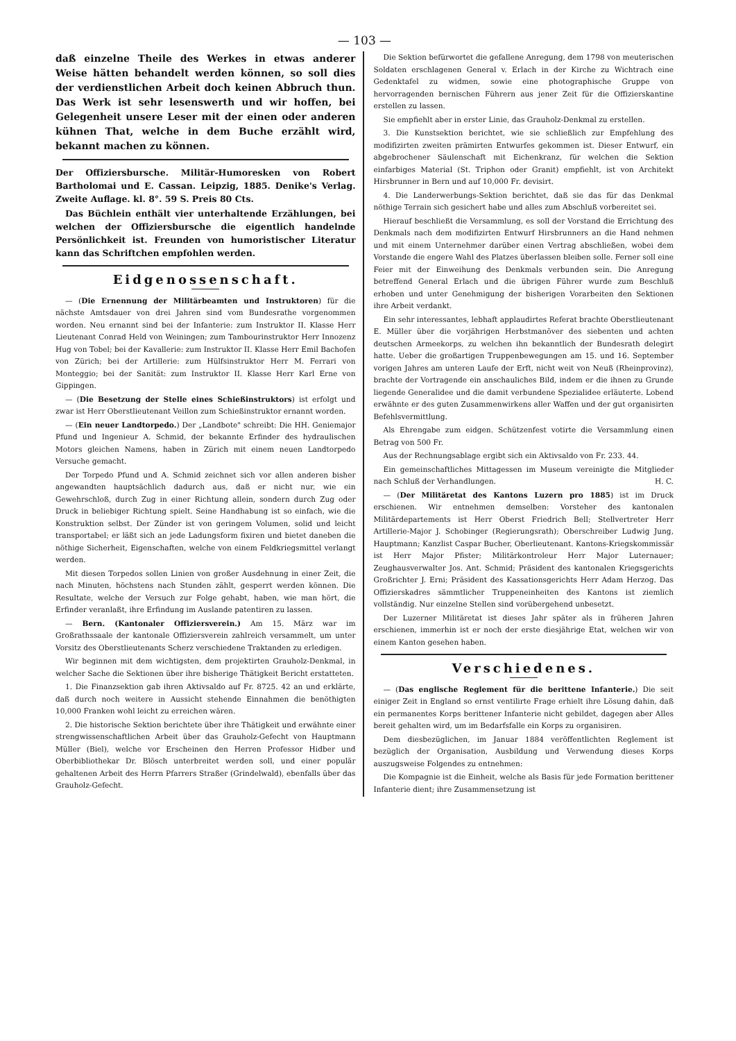— 103 —
daß einzelne Theile des Werkes in etwas anderer Weise hätten behandelt werden können, so soll dies der verdienstlichen Arbeit doch keinen Abbruch thun. Das Werk ist sehr lesenswerth und wir hoffen, bei Gelegenheit unsere Leser mit der einen oder anderen kühnen That, welche in dem Buche erzählt wird, bekannt machen zu können.
Der Offiziersbursche. Militär-Humoresken von Robert Bartholomai und E. Cassan. Leipzig, 1885. Denike's Verlag. Zweite Auflage. kl. 8°. 59 S. Preis 80 Cts.
Das Büchlein enthält vier unterhaltende Erzählungen, bei welchen der Offiziersbursche die eigentlich handelnde Persönlichkeit ist. Freunden von humoristischer Literatur kann das Schriftchen empfohlen werden.
Eidgenossenschaft.
— (Die Ernennung der Militärbeamten und Instruktoren) für die nächste Amtsdauer von drei Jahren sind vom Bundesrathe vorgenommen worden. Neu ernannt sind bei der Infanterie: zum Instruktor II. Klasse Herr Lieutenant Conrad Held von Weiningen; zum Tambourinstruktor Herr Innozenz Hug von Tobel; bei der Kavallerie: zum Instruktor II. Klasse Herr Emil Bachofen von Zürich; bei der Artillerie: zum Hülfsinstruktor Herr M. Ferrari von Monteggio; bei der Sanität: zum Instruktor II. Klasse Herr Karl Erne von Gippingen.
— (Die Besetzung der Stelle eines Schießinstruktors) ist erfolgt und zwar ist Herr Oberstlieutenant Veillon zum Schießinstruktor ernannt worden.
— (Ein neuer Landtorpedo.) Der „Landbote" schreibt: Die HH. Geniemajor Pfund und Ingenieur A. Schmid, der bekannte Erfinder des hydraulischen Motors gleichen Namens, haben in Zürich mit einem neuen Landtorpedo Versuche gemacht.
Der Torpedo Pfund und A. Schmid zeichnet sich vor allen anderen bisher angewandten hauptsächlich dadurch aus, daß er nicht nur, wie ein Gewehrschloß, durch Zug in einer Richtung allein, sondern durch Zug oder Druck in beliebiger Richtung spielt. Seine Handhabung ist so einfach, wie die Konstruktion selbst. Der Zünder ist von geringem Volumen, solid und leicht transportabel; er läßt sich an jede Ladungsform fixiren und bietet daneben die nöthige Sicherheit, Eigenschaften, welche von einem Feldkriegsmittel verlangt werden.
Mit diesen Torpedos sollen Linien von großer Ausdehnung in einer Zeit, die nach Minuten, höchstens nach Stunden zählt, gesperrt werden können. Die Resultate, welche der Versuch zur Folge gehabt, haben, wie man hört, die Erfinder veranlaßt, ihre Erfindung im Auslande patentiren zu lassen.
— Bern. (Kantonaler Offiziersverein.) Am 15. März war im Großrathssaale der kantonale Offiziersverein zahlreich versammelt, um unter Vorsitz des Oberstlieutenants Scherz verschiedene Traktanden zu erledigen.
Wir beginnen mit dem wichtigsten, dem projektirten Grauholz-Denkmal, in welcher Sache die Sektionen über ihre bisherige Thätigkeit Bericht erstatteten.
1. Die Finanzsektion gab ihren Aktivsaldo auf Fr. 8725. 42 an und erklärte, daß durch noch weitere in Aussicht stehende Einnahmen die benöthigten 10,000 Franken wohl leicht zu erreichen wären.
2. Die historische Sektion berichtete über ihre Thätigkeit und erwähnte einer strengwissenschaftlichen Arbeit über das Grauholz-Gefecht von Hauptmann Müller (Biel), welche vor Erscheinen den Herren Professor Hidber und Oberbibliothekar Dr. Blösch unterbreitet werden soll, und einer populär gehaltenen Arbeit des Herrn Pfarrers Straßer (Grindelwald), ebenfalls über das Grauholz-Gefecht.
Die Sektion befürwortet die gefallene Anregung, dem 1798 von meuterischen Soldaten erschlagenen General v. Erlach in der Kirche zu Wichtrach eine Gedenktafel zu widmen, sowie eine photographische Gruppe von hervorragenden bernischen Führern aus jener Zeit für die Offizierskantine erstellen zu lassen.
Sie empfiehlt aber in erster Linie, das Grauholz-Denkmal zu erstellen.
3. Die Kunstsektion berichtet, wie sie schließlich zur Empfehlung des modifizirten zweiten prämirten Entwurfes gekommen ist. Dieser Entwurf, ein abgebrochener Säulenschaft mit Eichenkranz, für welchen die Sektion einfarbiges Material (St. Triphon oder Granit) empfiehlt, ist von Architekt Hirsbrunner in Bern und auf 10,000 Fr. devisirt.
4. Die Landerwerbungs-Sektion berichtet, daß sie das für das Denkmal nöthige Terrain sich gesichert habe und alles zum Abschluß vorbereitet sei.
Hierauf beschließt die Versammlung, es soll der Vorstand die Errichtung des Denkmals nach dem modifizirten Entwurf Hirsbrunners an die Hand nehmen und mit einem Unternehmer darüber einen Vertrag abschließen, wobei dem Vorstande die engere Wahl des Platzes überlassen bleiben solle. Ferner soll eine Feier mit der Einweihung des Denkmals verbunden sein. Die Anregung betreffend General Erlach und die übrigen Führer wurde zum Beschluß erhoben und unter Genehmigung der bisherigen Vorarbeiten den Sektionen ihre Arbeit verdankt.
Ein sehr interessantes, lebhaft applaudirtes Referat brachte Oberstlieutenant E. Müller über die vorjährigen Herbstmanöver des siebenten und achten deutschen Armeekorps, zu welchen ihn bekanntlich der Bundesrath delegirt hatte. Ueber die großartigen Truppenbewegungen am 15. und 16. September vorigen Jahres am unteren Laufe der Erft, nicht weit von Neuß (Rheinprovinz), brachte der Vortragende ein anschauliches Bild, indem er die ihnen zu Grunde liegende Generalidee und die damit verbundene Spezialidee erläuterte. Lobend erwähnte er des guten Zusammenwirkens aller Waffen und der gut organisirten Befehlsvermittlung.
Als Ehrengabe zum eidgen. Schützenfest votirte die Versammlung einen Betrag von 500 Fr.
Aus der Rechnungsablage ergibt sich ein Aktivsaldo von Fr. 233. 44.
Ein gemeinschaftliches Mittagessen im Museum vereinigte die Mitglieder nach Schluß der Verhandlungen. H. C.
— (Der Militäretat des Kantons Luzern pro 1885) ist im Druck erschienen. Wir entnehmen demselben: Vorsteher des kantonalen Militärdepartements ist Herr Oberst Friedrich Bell; Stellvertreter Herr Artillerie-Major J. Schobinger (Regierungsrath); Oberschreiber Ludwig Jung, Hauptmann; Kanzlist Caspar Bucher, Oberlieutenant. Kantons-Kriegskommissär ist Herr Major Pfister; Militärkontroleur Herr Major Luternauer; Zeughausverwalter Jos. Ant. Schmid; Präsident des kantonalen Kriegsgerichts Großrichter J. Erni; Präsident des Kassationsgerichts Herr Adam Herzog. Das Offizierskadres sämmtlicher Truppeneinheiten des Kantons ist ziemlich vollständig. Nur einzelne Stellen sind vorübergehend unbesetzt.
Der Luzerner Militäretat ist dieses Jahr später als in früheren Jahren erschienen, immerhin ist er noch der erste diesjährige Etat, welchen wir von einem Kanton gesehen haben.
Verschiedenes.
— (Das englische Reglement für die berittene Infanterie.) Die seit einiger Zeit in England so ernst ventilirte Frage erhielt ihre Lösung dahin, daß ein permanentes Korps berittener Infanterie nicht gebildet, dagegen aber Alles bereit gehalten wird, um im Bedarfsfalle ein Korps zu organisiren.
Dem diesbezüglichen, im Januar 1884 veröffentlichten Reglement ist bezüglich der Organisation, Ausbildung und Verwendung dieses Korps auszugsweise Folgendes zu entnehmen:
Die Kompagnie ist die Einheit, welche als Basis für jede Formation berittener Infanterie dient; ihre Zusammensetzung ist